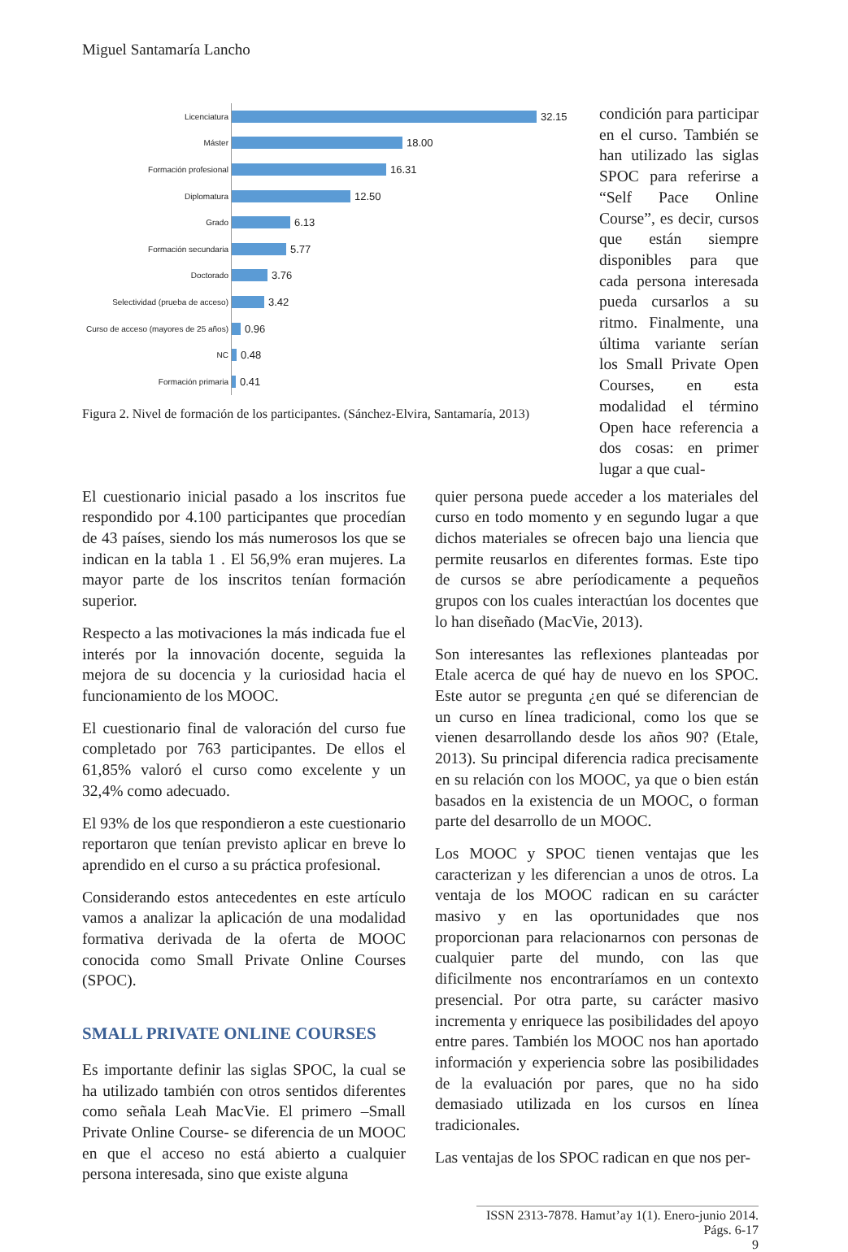Miguel Santamaría Lancho
Licenciatura
32.15
Máster
18.00
Formación profesional
16.31
Diplomatura
12.50
Grado
6.13
Formación secundaria
5.77
Doctorado
3.76
Selectividad (prueba de acceso)
3.42
Curso de acceso (mayores de 25 años)
0.96
NC
0.48
Formación primaria
0.41
Figura 2. Nivel de formación de los participantes. (Sánchez-Elvira, Santamaría, 2013)
condición para participar en el curso. También se han utilizado las siglas SPOC para referirse a “Self Pace Online Course”, es decir, cursos que están siempre disponibles para que cada persona interesada pueda cursarlos a su ritmo. Finalmente, una última variante serían los Small Private Open Courses, en esta modalidad el término Open hace referencia a dos cosas: en primer lugar a que cual-
El cuestionario inicial pasado a los inscritos fue respondido por 4.100 participantes que procedían de 43 países, siendo los más numerosos los que se indican en la tabla 1 . El 56,9% eran mujeres. La mayor parte de los inscritos tenían formación superior.
Respecto a las motivaciones la más indicada fue el interés por la innovación docente, seguida la mejora de su docencia y la curiosidad hacia el funcionamiento de los MOOC.
El cuestionario final de valoración del curso fue completado por 763 participantes. De ellos el 61,85% valoró el curso como excelente y un 32,4% como adecuado.
El 93% de los que respondieron a este cuestionario reportaron que tenían previsto aplicar en breve lo aprendido en el curso a su práctica profesional.
Considerando estos antecedentes en este artículo vamos a analizar la aplicación de una modalidad formativa derivada de la oferta de MOOC conocida como Small Private Online Courses (SPOC).
SMALL PRIVATE ONLINE COURSES
Es importante definir las siglas SPOC, la cual se ha utilizado también con otros sentidos diferentes como señala Leah MacVie. El primero –Small Private Online Course- se diferencia de un MOOC en que el acceso no está abierto a cualquier persona interesada, sino que existe alguna
quier persona puede acceder a los materiales del curso en todo momento y en segundo lugar a que dichos materiales se ofrecen bajo una liencia que permite reusarlos en diferentes formas. Este tipo de cursos se abre períodicamente a pequeños grupos con los cuales interactúan los docentes que lo han diseñado (MacVie, 2013).
Son interesantes las reflexiones planteadas por Etale acerca de qué hay de nuevo en los SPOC. Este autor se pregunta ¿en qué se diferencian de un curso en línea tradicional, como los que se vienen desarrollando desde los años 90? (Etale, 2013). Su principal diferencia radica precisamente en su relación con los MOOC, ya que o bien están basados en la existencia de un MOOC, o forman parte del desarrollo de un MOOC.
Los MOOC y SPOC tienen ventajas que les caracterizan y les diferencian a unos de otros. La ventaja de los MOOC radican en su carácter masivo y en las oportunidades que nos proporcionan para relacionarnos con personas de cualquier parte del mundo, con las que dificilmente nos encontraríamos en un contexto presencial. Por otra parte, su carácter masivo incrementa y enriquece las posibilidades del apoyo entre pares. También los MOOC nos han aportado información y experiencia sobre las posibilidades de la evaluación por pares, que no ha sido demasiado utilizada en los cursos en línea tradicionales.
Las ventajas de los SPOC radican en que nos per-
ISSN 2313-7878. Hamut’ay 1(1). Enero-junio 2014. Págs. 6-17
9